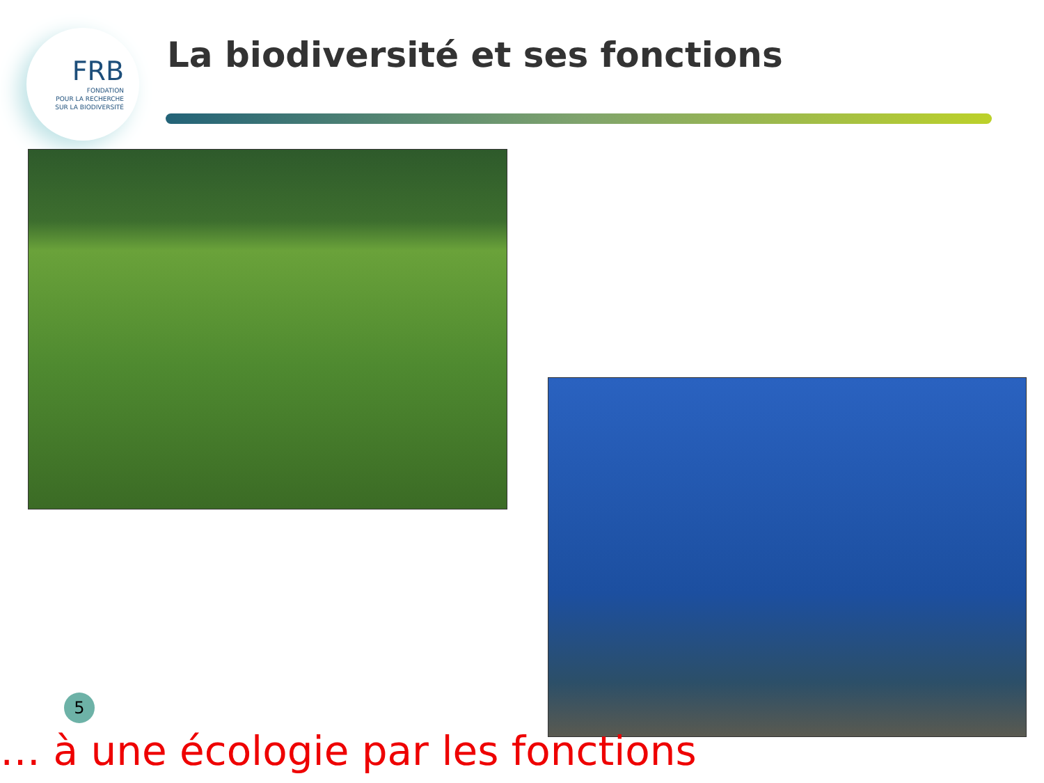FRB
FONDATION
POUR LA RECHERCHE
SUR LA BIODIVERSITÉ
La biodiversité et ses fonctions
5
… à une écologie par les fonctions